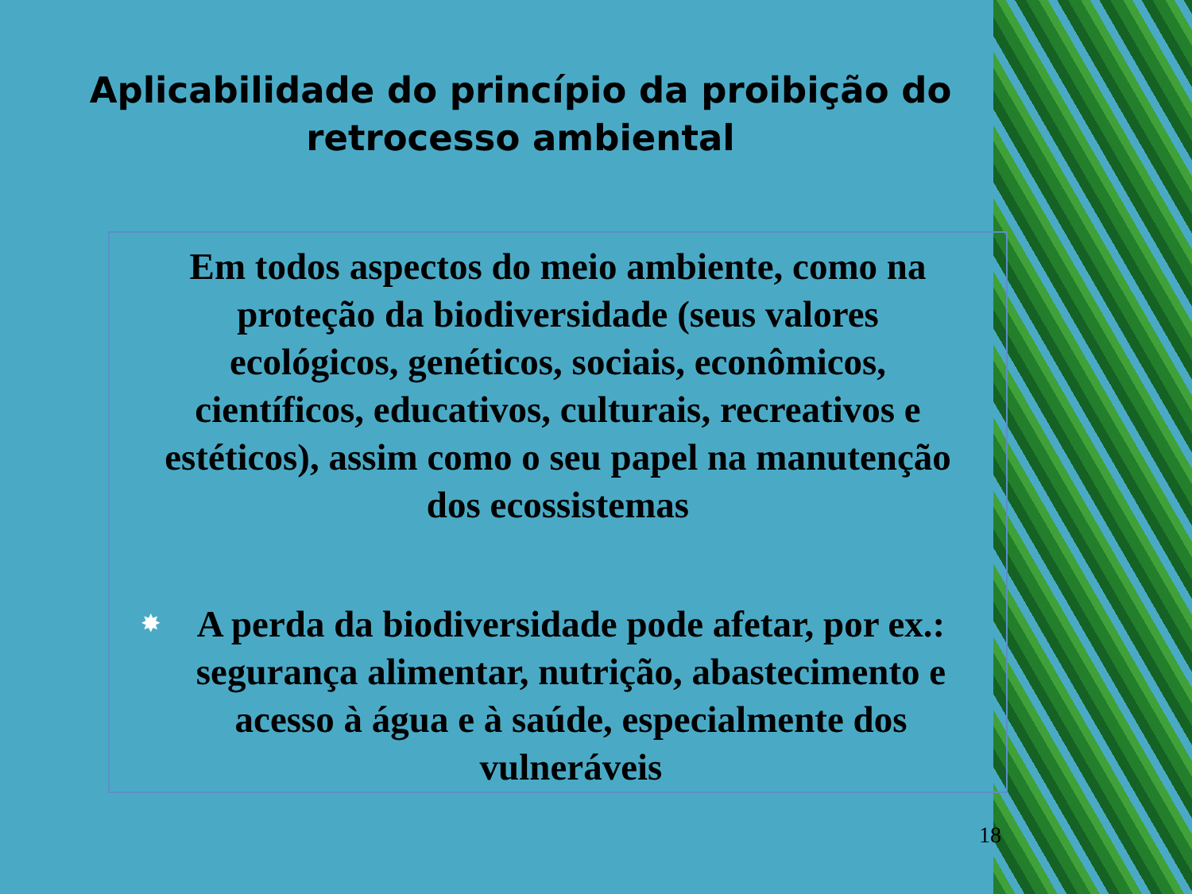Aplicabilidade do princípio da proibição do retrocesso ambiental
Em todos aspectos do meio ambiente, como na proteção da biodiversidade (seus valores ecológicos, genéticos, sociais, econômicos, científicos, educativos, culturais, recreativos e estéticos), assim como o seu papel na manutenção dos ecossistemas
✸ A perda da biodiversidade pode afetar, por ex.: segurança alimentar, nutrição, abastecimento e acesso à água e à saúde, especialmente dos vulneráveis
18